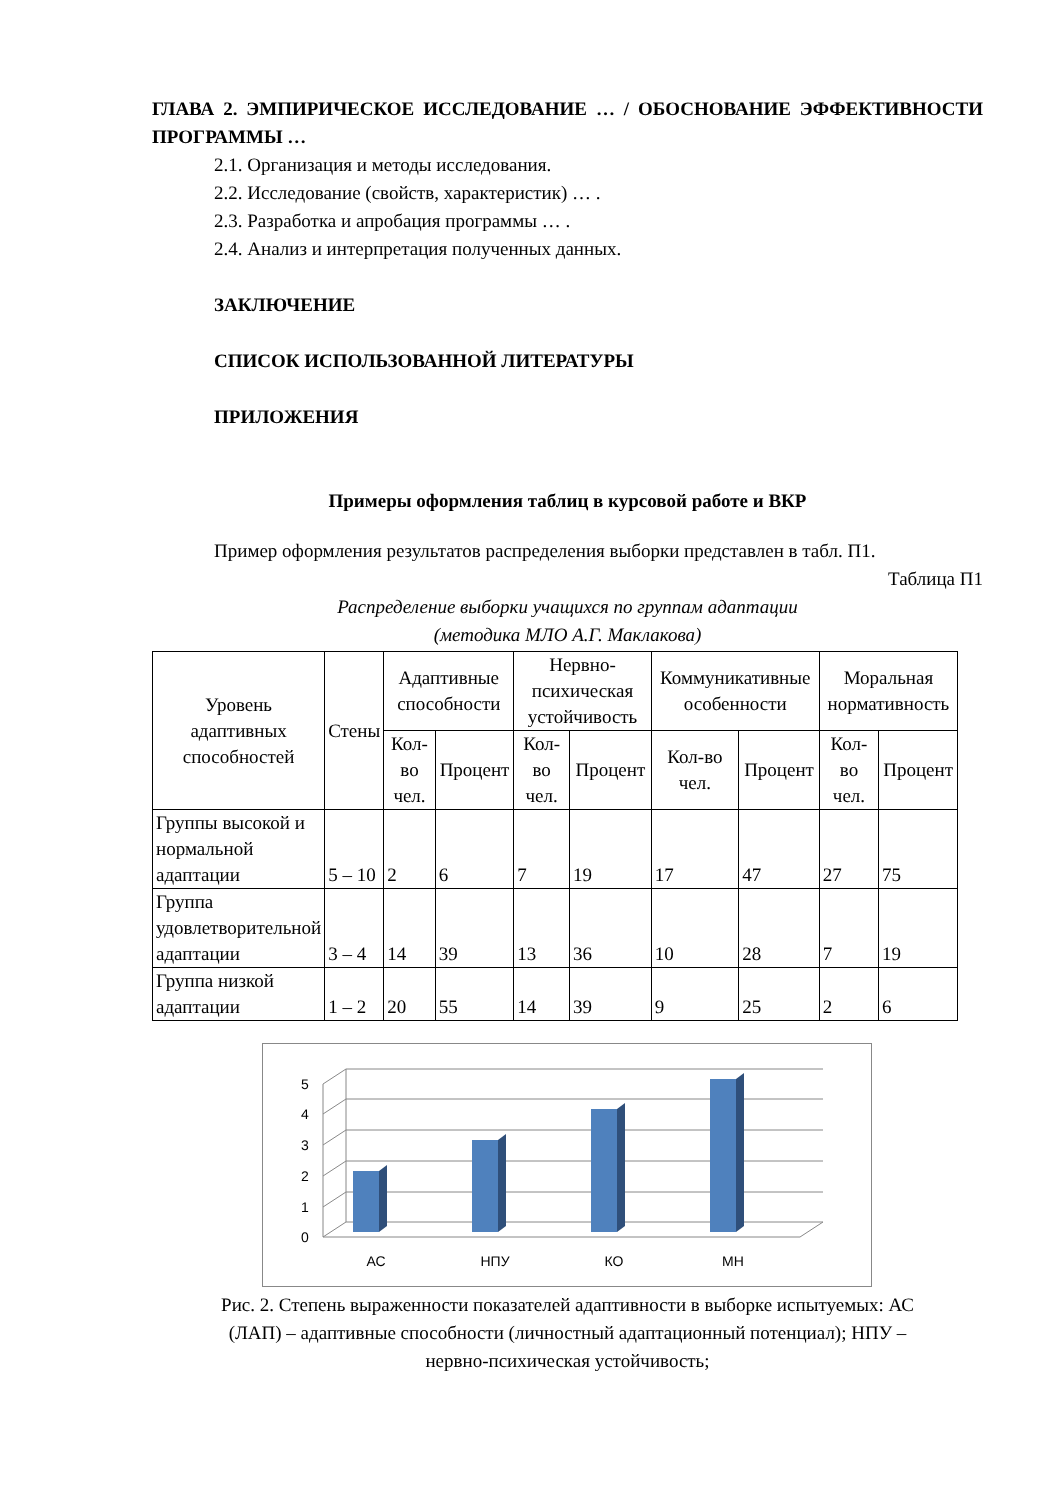ГЛАВА 2. ЭМПИРИЧЕСКОЕ ИССЛЕДОВАНИЕ … / ОБОСНОВАНИЕ ЭФФЕКТИВНОСТИ ПРОГРАММЫ …
2.1. Организация и методы исследования.
2.2. Исследование (свойств, характеристик) … .
2.3. Разработка и апробация программы … .
2.4. Анализ и интерпретация полученных данных.
ЗАКЛЮЧЕНИЕ
СПИСОК ИСПОЛЬЗОВАННОЙ ЛИТЕРАТУРЫ
ПРИЛОЖЕНИЯ
Примеры оформления таблиц в курсовой работе и ВКР
Пример оформления результатов распределения выборки представлен в табл. П1.
Таблица П1
Распределение выборки учащихся по группам адаптации
(методика МЛО А.Г. Маклакова)
| Уровень адаптивных способностей | Стены | Адаптивные способности | | Нервно-психическая устойчивость | | Коммуникативные особенности | | Моральная нормативность | |
| --- | --- | --- | --- | --- | --- | --- | --- | --- | --- |
| | | Кол-во чел. | Процент | Кол-во чел. | Процент | Кол-во чел. | Процент | Кол-во чел. | Процент |
| Группы высокой и нормальной адаптации | 5 – 10 | 2 | 6 | 7 | 19 | 17 | 47 | 27 | 75 |
| Группа удовлетворительной адаптации | 3 – 4 | 14 | 39 | 13 | 36 | 10 | 28 | 7 | 19 |
| Группа низкой адаптации | 1 – 2 | 20 | 55 | 14 | 39 | 9 | 25 | 2 | 6 |
0
1
2
3
4
5
АС
НПУ
КО
МН
Рис. 2. Степень выраженности показателей адаптивности в выборке испытуемых: АС (ЛАП) – адаптивные способности (личностный адаптационный потенциал); НПУ – нервно-психическая устойчивость;